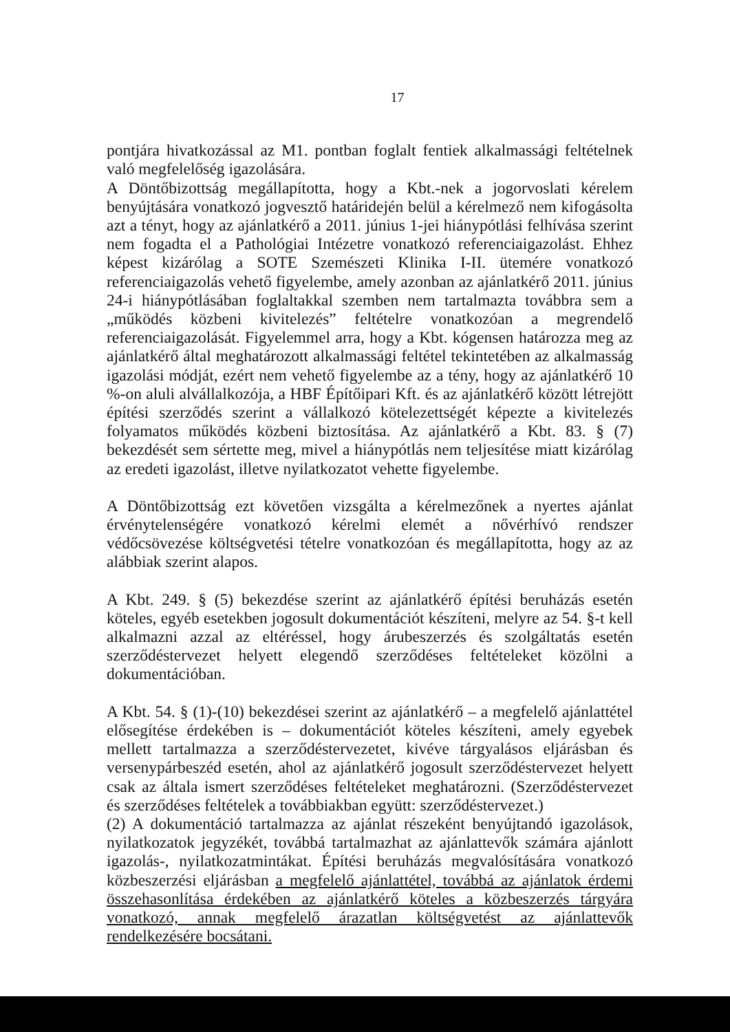17
pontjára hivatkozással az M1. pontban foglalt fentiek alkalmassági feltételnek való megfelelőség igazolására.
A Döntőbizottság megállapította, hogy a Kbt.-nek a jogorvoslati kérelem benyújtására vonatkozó jogvesztő határidején belül a kérelmező nem kifogásolta azt a tényt, hogy az ajánlatkérő a 2011. június 1-jei hiánypótlási felhívása szerint nem fogadta el a Pathológiai Intézetre vonatkozó referenciaigazolást. Ehhez képest kizárólag a SOTE Szemészeti Klinika I-II. ütemére vonatkozó referenciaigazolás vehető figyelembe, amely azonban az ajánlatkérő 2011. június 24-i hiánypótlásában foglaltakkal szemben nem tartalmazta továbbra sem a „működés közbeni kivitelezés” feltételre vonatkozóan a megrendelő referenciaigazolását. Figyelemmel arra, hogy a Kbt. kógensen határozza meg az ajánlatkérő által meghatározott alkalmassági feltétel tekintetében az alkalmasság igazolási módját, ezért nem vehető figyelembe az a tény, hogy az ajánlatkérő 10 %-on aluli alvállalkozója, a HBF Építőipari Kft. és az ajánlatkérő között létrejött építési szerződés szerint a vállalkozó kötelezettségét képezte a kivitelezés folyamatos működés közbeni biztosítása. Az ajánlatkérő a Kbt. 83. § (7) bekezdését sem sértette meg, mivel a hiánypótlás nem teljesítése miatt kizárólag az eredeti igazolást, illetve nyilatkozatot vehette figyelembe.
A Döntőbizottság ezt követően vizsgálta a kérelmezőnek a nyertes ajánlat érvénytelenségére vonatkozó kérelmi elemét a nővérhívó rendszer védőcsövezése költségvetési tételre vonatkozóan és megállapította, hogy az az alábbiak szerint alapos.
A Kbt. 249. § (5) bekezdése szerint az ajánlatkérő építési beruházás esetén köteles, egyéb esetekben jogosult dokumentációt készíteni, melyre az 54. §-t kell alkalmazni azzal az eltéréssel, hogy árubeszerzés és szolgáltatás esetén szerződéstervezet helyett elegendő szerződéses feltételeket közölni a dokumentációban.
A Kbt. 54. § (1)-(10) bekezdései szerint az ajánlatkérő – a megfelelő ajánlattétel elősegítése érdekében is – dokumentációt köteles készíteni, amely egyebek mellett tartalmazza a szerződéstervezetet, kivéve tárgyalásos eljárásban és versenypárbeszéd esetén, ahol az ajánlatkérő jogosult szerződéstervezet helyett csak az általa ismert szerződéses feltételeket meghatározni. (Szerződéstervezet és szerződéses feltételek a továbbiakban együtt: szerződéstervezet.)
(2) A dokumentáció tartalmazza az ajánlat részeként benyújtandó igazolások, nyilatkozatok jegyzékét, továbbá tartalmazhat az ajánlattevők számára ajánlott igazolás-, nyilatkozatmintákat. Építési beruházás megvalósítására vonatkozó közbeszerzési eljárásban a megfelelő ajánlattétel, továbbá az ajánlatok érdemi összehasonlítása érdekében az ajánlatkérő köteles a közbeszerzés tárgyára vonatkozó, annak megfelelő árazatlan költségvetést az ajánlattevők rendelkezésére bocsátani.